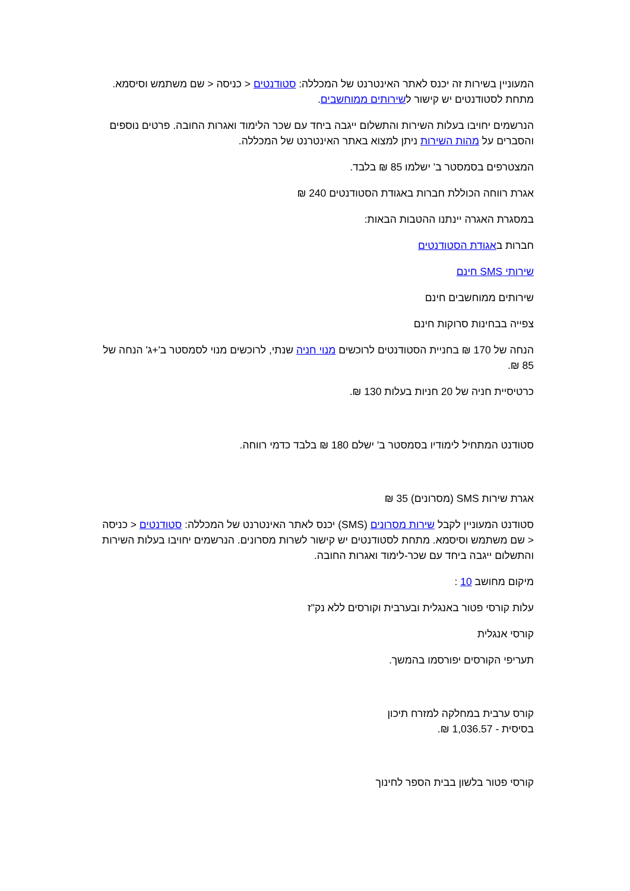המעוניין בשירות זה יכנס לאתר האינטרנט של המכללה: סטודנטים < כניסה < שם משתמש וסיסמא. מתחת לסטודנטים יש קישור לשירותים ממוחשבים.
הנרשמים יחויבו בעלות השירות והתשלום ייגבה ביחד עם שכר הלימוד ואגרות החובה. פרטים נוספים והסברים על מהות השירות ניתן למצוא באתר האינטרנט של המכללה.
המצטרפים בסמסטר ב' ישלמו 85 ₪ בלבד.
אגרת רווחה הכוללת חברות באגודת הסטודנטים 240 ₪
במסגרת האגרה יינתנו ההטבות הבאות:
חברות באגודת הסטודנטים
שירותי SMS חינם
שירותים ממוחשבים חינם
צפייה בבחינות סרוקות חינם
הנחה של 170 ₪ בחניית הסטודנטים לרוכשים מנוי חניה שנתי, לרוכשים מנוי לסמסטר ב'+ג' הנחה של 85 ₪.
כרטיסיית חניה של 20 חניות בעלות 130 ₪.
סטודנט המתחיל לימודיו בסמסטר ב' ישלם 180 ₪ בלבד כדמי רווחה.
אגרת שירות SMS (מסרונים) 35 ₪
סטודנט המעוניין לקבל שירות מסרונים (SMS) יכנס לאתר האינטרנט של המכללה: סטודנטים < כניסה < שם משתמש וסיסמא. מתחת לסטודנטים יש קישור לשרות מסרונים. הנרשמים יחויבו בעלות השירות והתשלום ייגבה ביחד עם שכר-לימוד ואגרות החובה.
מיקום מחושב 10 :
עלות קורסי פטור באנגלית ובערבית וקורסים ללא נק"ז
קורסי אנגלית
תעריפי הקורסים יפורסמו בהמשך.
קורס ערבית במחלקה למזרח תיכון
בסיסית - 1,036.57 ₪.
קורסי פטור בלשון בבית הספר לחינוך